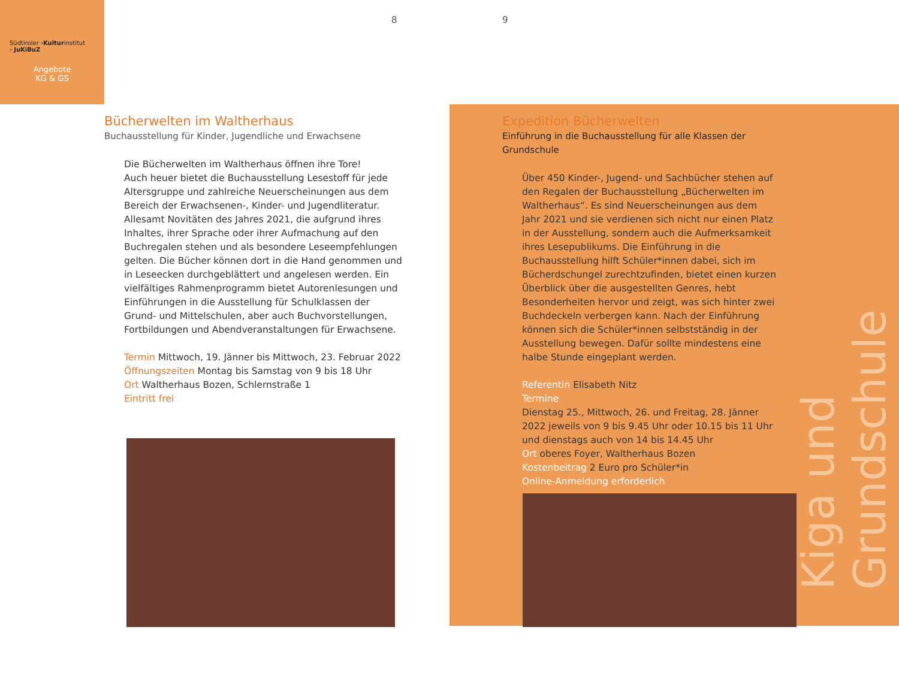Südtiroler ›Kulturinstitut
› JuKiBuZ
Angebote
KG & GS
8 9
Bücherwelten im Waltherhaus
Buchausstellung für Kinder, Jugendliche und Erwachsene
Die Bücherwelten im Waltherhaus öffnen ihre Tore!
Auch heuer bietet die Buchausstellung Lesestoff für jede Altersgruppe und zahlreiche Neuerscheinungen aus dem Bereich der Erwachsenen-, Kinder- und Jugendliteratur. Allesamt Novitäten des Jahres 2021, die aufgrund ihres Inhaltes, ihrer Sprache oder ihrer Aufmachung auf den Buchregalen stehen und als besondere Leseempfehlungen gelten. Die Bücher können dort in die Hand genommen und in Leseecken durchgeblättert und angelesen werden. Ein vielfältiges Rahmenprogramm bietet Autorenlesungen und Einführungen in die Ausstellung für Schulklassen der Grund- und Mittelschulen, aber auch Buchvorstellungen, Fortbildungen und Abendveranstaltungen für Erwachsene.
Termin Mittwoch, 19. Jänner bis Mittwoch, 23. Februar 2022
Öffnungszeiten Montag bis Samstag von 9 bis 18 Uhr
Ort Waltherhaus Bozen, Schlernstraße 1
Eintritt frei
Expedition Bücherwelten
Einführung in die Buchausstellung für alle Klassen der Grundschule
Über 450 Kinder-, Jugend- und Sachbücher stehen auf den Regalen der Buchausstellung „Bücherwelten im Waltherhaus“. Es sind Neuerscheinungen aus dem Jahr 2021 und sie verdienen sich nicht nur einen Platz in der Ausstellung, sondern auch die Aufmerksamkeit ihres Lesepublikums. Die Einführung in die Buchausstellung hilft Schüler*innen dabei, sich im Bücherdschungel zurechtzufinden, bietet einen kurzen Überblick über die ausgestellten Genres, hebt Besonderheiten hervor und zeigt, was sich hinter zwei Buchdeckeln verbergen kann. Nach der Einführung können sich die Schüler*innen selbstständig in der Ausstellung bewegen. Dafür sollte mindestens eine halbe Stunde eingeplant werden.
Referentin Elisabeth Nitz
Termine
Dienstag 25., Mittwoch, 26. und Freitag, 28. Jänner 2022 jeweils von 9 bis 9.45 Uhr oder 10.15 bis 11 Uhr und dienstags auch von 14 bis 14.45 Uhr
Ort oberes Foyer, Waltherhaus Bozen
Kostenbeitrag 2 Euro pro Schüler*in
Online-Anmeldung erforderlich
Kiga und Grundschule